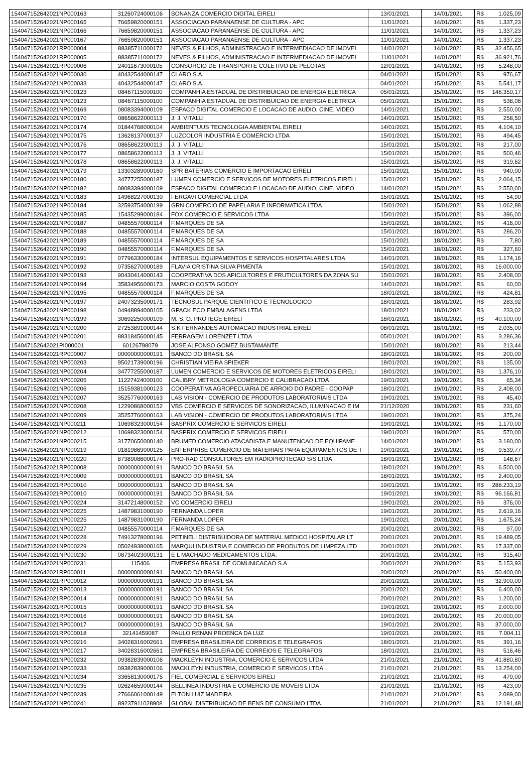| 154047152642021NP000163 | 31260724000106 | BONANZA COMERCIO DIGITAL EIRELI | 13/01/2021 | 14/01/2021 | R$ | 1.025,09 |
| 154047152642021NP000165 | 76659820000151 | ASSOCIACAO PARANAENSE DE CULTURA - APC | 11/01/2021 | 14/01/2021 | R$ | 1.337,23 |
| 154047152642021NP000166 | 76659820000151 | ASSOCIACAO PARANAENSE DE CULTURA - APC | 11/01/2021 | 14/01/2021 | R$ | 1.337,23 |
| 154047152642021NP000167 | 76659820000151 | ASSOCIACAO PARANAENSE DE CULTURA - APC | 11/01/2021 | 14/01/2021 | R$ | 1.337,23 |
| 154047152642021RP000004 | 88385711000172 | NEVES & FILHOS, ADMINISTRACAO E INTERMEDIACAO DE IMOVEI | 14/01/2021 | 14/01/2021 | R$ | 32.456,65 |
| 154047152642021RP000005 | 88385711000172 | NEVES & FILHOS, ADMINISTRACAO E INTERMEDIACAO DE IMOVEI | 11/01/2021 | 14/01/2021 | R$ | 36.921,76 |
| 154047152642021RP000006 | 24011673000105 | CONSORCIO DE TRANSPORTE COLETIVO DE PELOTAS | 12/01/2021 | 14/01/2021 | R$ | 5.248,00 |
| 154047152642021NP000030 | 40432544000147 | CLARO S.A. | 04/01/2021 | 15/01/2021 | R$ | 976,67 |
| 154047152642021NP000033 | 40432544000147 | CLARO S.A. | 04/01/2021 | 15/01/2021 | R$ | 5.541,17 |
| 154047152642021NP000123 | 08467115000100 | COMPANHIA ESTADUAL DE DISTRIBUICAO DE ENERGIA ELETRICA | 05/01/2021 | 15/01/2021 | R$ | 148.350,17 |
| 154047152642021NP000123 | 08467115000100 | COMPANHIA ESTADUAL DE DISTRIBUICAO DE ENERGIA ELETRICA | 05/01/2021 | 15/01/2021 | R$ | 538,06 |
| 154047152642021NP000169 | 08083394000109 | ESPACO DIGITAL COMERCIO E LOCACAO DE AUDIO, CINE, VIDEO | 14/01/2021 | 15/01/2021 | R$ | 2.550,00 |
| 154047152642021NP000170 | 08658622000113 | J. J. VITALLI | 14/01/2021 | 15/01/2021 | R$ | 258,50 |
| 154047152642021NP000174 | 01844768000104 | AMBIENTUUS TECNOLOGIA AMBIENTAL EIRELI | 14/01/2021 | 15/01/2021 | R$ | 4.104,10 |
| 154047152642021NP000175 | 13628137000137 | LUZCOLOR INDUSTRIA E COMERCIO LTDA | 15/01/2021 | 15/01/2021 | R$ | 494,45 |
| 154047152642021NP000176 | 08658622000113 | J. J. VITALLI | 15/01/2021 | 15/01/2021 | R$ | 217,00 |
| 154047152642021NP000177 | 08658622000113 | J. J. VITALLI | 15/01/2021 | 15/01/2021 | R$ | 500,46 |
| 154047152642021NP000178 | 08658622000113 | J. J. VITALLI | 15/01/2021 | 15/01/2021 | R$ | 319,62 |
| 154047152642021NP000179 | 13303289000160 | SPR BATERIAS COMERCIO E IMPORTACAO EIRELI | 15/01/2021 | 15/01/2021 | R$ | 940,00 |
| 154047152642021NP000180 | 34777255000187 | LUMEN COMERCIO E SERVICOS DE MOTORES ELETRICOS EIRELI | 15/01/2021 | 15/01/2021 | R$ | 2.064,15 |
| 154047152642021NP000182 | 08083394000109 | ESPACO DIGITAL COMERCIO E LOCACAO DE AUDIO, CINE, VIDEO | 14/01/2021 | 15/01/2021 | R$ | 2.550,00 |
| 154047152642021NP000183 | 14968227000130 | FERGAVI COMERCIAL LTDA | 15/01/2021 | 15/01/2021 | R$ | 54,90 |
| 154047152642021NP000184 | 32593754000199 | GRN COMERCIO DE PAPELARIA E INFORMATICA LTDA | 15/01/2021 | 15/01/2021 | R$ | 1.062,88 |
| 154047152642021NP000185 | 15435299000184 | FOX COMERCIO E SERVICOS LTDA | 15/01/2021 | 15/01/2021 | R$ | 396,00 |
| 154047152642021NP000187 | 04855570000114 | F.MARQUES DE SA | 15/01/2021 | 18/01/2021 | R$ | 416,00 |
| 154047152642021NP000188 | 04855570000114 | F.MARQUES DE SA | 15/01/2021 | 18/01/2021 | R$ | 286,20 |
| 154047152642021NP000189 | 04855570000114 | F.MARQUES DE SA | 15/01/2021 | 18/01/2021 | R$ | 7,80 |
| 154047152642021NP000190 | 04855570000114 | F.MARQUES DE SA | 15/01/2021 | 18/01/2021 | R$ | 327,60 |
| 154047152642021NP000191 | 07796330000184 | INTERSUL EQUIPAMENTOS E SERVICOS HOSPITALARES LTDA | 14/01/2021 | 18/01/2021 | R$ | 1.174,16 |
| 154047152642021NP000192 | 07356270000189 | FLAVIA CRISTINA SILVA PIMENTA | 15/01/2021 | 18/01/2021 | R$ | 16.000,00 |
| 154047152642021NP000193 | 90430414000143 | COOPERATIVA DOS APICULTORES E FRUTICULTORES DA ZONA SU | 15/01/2021 | 18/01/2021 | R$ | 2.408,00 |
| 154047152642021NP000194 | 35834956000173 | MARCIO COSTA GODOY | 14/01/2021 | 18/01/2021 | R$ | 60,00 |
| 154047152642021NP000195 | 04855570000114 | F.MARQUES DE SA | 18/01/2021 | 18/01/2021 | R$ | 424,81 |
| 154047152642021NP000197 | 24073235000171 | TECNOSUL PARQUE CIENTIFICO E TECNOLOGICO | 18/01/2021 | 18/01/2021 | R$ | 283,92 |
| 154047152642021NP000198 | 04948894000105 | GPACK ECO EMBALAGENS LTDA | 18/01/2021 | 18/01/2021 | R$ | 233,02 |
| 154047152642021NP000199 | 30692250000109 | M. S. O. PROTEGE EIRELI | 18/01/2021 | 18/01/2021 | R$ | 40.100,00 |
| 154047152642021NP000200 | 27253891000144 | S.K FERNANDES AUTOMACAO INDUSTRIAL EIRELI | 08/01/2021 | 18/01/2021 | R$ | 2.035,00 |
| 154047152642021NP000201 | 88318456000145 | FERRAGEM LORENZET LTDA | 05/01/2021 | 18/01/2021 | R$ | 3.286,36 |
| 154047152642021PI000001 | 60126798079 | JOSE ALFONSO GOMEZ BUSTAMANTE | 15/01/2021 | 18/01/2021 | R$ | 213,44 |
| 154047152642021RP000007 | 00000000000191 | BANCO DO BRASIL SA | 18/01/2021 | 18/01/2021 | R$ | 200,00 |
| 154047152642021NP000203 | 95021739000196 | CHRISTIAN VIEIRA SPIEKER | 18/01/2021 | 19/01/2021 | R$ | 135,00 |
| 154047152642021NP000204 | 34777255000187 | LUMEN COMERCIO E SERVICOS DE MOTORES ELETRICOS EIRELI | 18/01/2021 | 19/01/2021 | R$ | 1.376,10 |
| 154047152642021NP000205 | 11227424000100 | CALIBRY METROLOGIA COMERCIO E CALIBRACAO LTDA | 19/01/2021 | 19/01/2021 | R$ | 65,34 |
| 154047152642021NP000206 | 15159381000123 | COOPERATIVA AGROPECUARIA DE ARROIO DO PADRE - COOPAP | 18/01/2021 | 19/01/2021 | R$ | 2.408,00 |
| 154047152642021NP000207 | 35257760000163 | LAB VISION - COMERCIO DE PRODUTOS LABORATORIAIS LTDA | 19/01/2021 | 19/01/2021 | R$ | 45,40 |
| 154047152642021NP000208 | 12290868000152 | VBS COMERCIO E SERVICOS DE SONORIZACAO, ILUMINACAO E IM | 21/12/2020 | 19/01/2021 | R$ | 231,60 |
| 154047152642021NP000209 | 35257760000163 | LAB VISION - COMERCIO DE PRODUTOS LABORATORIAIS LTDA | 19/01/2021 | 19/01/2021 | R$ | 375,24 |
| 154047152642021NP000211 | 10698323000154 | BASPRIX COMERCIO E SERVICOS EIRELI | 19/01/2021 | 19/01/2021 | R$ | 1.170,00 |
| 154047152642021NP000212 | 10698323000154 | BASPRIX COMERCIO E SERVICOS EIRELI | 19/01/2021 | 19/01/2021 | R$ | 570,00 |
| 154047152642021NP000215 | 31770650000140 | BRUMED COMERCIO ATACADISTA E MANUTENCAO DE EQUIPAME | 14/01/2021 | 19/01/2021 | R$ | 3.180,00 |
| 154047152642021NP000219 | 01819869000125 | ENTERPRISE COMERCIO DE MATERIAIS PARA EQUIPAMENTOS DE T | 19/01/2021 | 19/01/2021 | R$ | 9.539,77 |
| 154047152642021NP000220 | 87389086000174 | PRO-RAD CONSULTORES EM RADIOPROTECAO S/S LTDA | 18/01/2021 | 19/01/2021 | R$ | 148,67 |
| 154047152642021RP000008 | 00000000000191 | BANCO DO BRASIL SA | 18/01/2021 | 19/01/2021 | R$ | 6.500,00 |
| 154047152642021RP000009 | 00000000000191 | BANCO DO BRASIL SA | 18/01/2021 | 19/01/2021 | R$ | 2.400,00 |
| 154047152642021RP000010 | 00000000000191 | BANCO DO BRASIL SA | 19/01/2021 | 19/01/2021 | R$ | 288.233,19 |
| 154047152642021RP000010 | 00000000000191 | BANCO DO BRASIL SA | 19/01/2021 | 19/01/2021 | R$ | 96.166,81 |
| 154047152642021NP000224 | 31472148000152 | VC COMERCIO EIRELI | 19/01/2021 | 20/01/2021 | R$ | 376,00 |
| 154047152642021NP000225 | 14879831000190 | FERNANDA LOPER | 19/01/2021 | 20/01/2021 | R$ | 2.619,16 |
| 154047152642021NP000225 | 14879831000190 | FERNANDA LOPER | 19/01/2021 | 20/01/2021 | R$ | 1.675,24 |
| 154047152642021NP000227 | 04855570000114 | F.MARQUES DE SA | 20/01/2021 | 20/01/2021 | R$ | 97,00 |
| 154047152642021NP000228 | 74913278000196 | PETINELI DISTRIBUIDORA DE MATERIAL MEDICO HOSPITALAR LT | 20/01/2021 | 20/01/2021 | R$ | 19.489,05 |
| 154047152642021NP000229 | 05024938000165 | MARQUI INDUSTRIA E COMERCIO DE PRODUTOS DE LIMPEZA LTD | 20/01/2021 | 20/01/2021 | R$ | 17.337,00 |
| 154047152642021NP000230 | 08734023000131 | E L MACHADO MEDICAMENTOS LTDA. | 20/01/2021 | 20/01/2021 | R$ | 315,40 |
| 154047152642021NP000231 | 115406 | EMPRESA BRASIL DE COMUNICACAO S.A | 20/01/2021 | 20/01/2021 | R$ | 5.153,93 |
| 154047152642021RP000011 | 00000000000191 | BANCO DO BRASIL SA | 20/01/2021 | 20/01/2021 | R$ | 50.400,00 |
| 154047152642021RP000012 | 00000000000191 | BANCO DO BRASIL SA | 20/01/2021 | 20/01/2021 | R$ | 32.900,00 |
| 154047152642021RP000013 | 00000000000191 | BANCO DO BRASIL SA | 20/01/2021 | 20/01/2021 | R$ | 6.400,00 |
| 154047152642021RP000014 | 00000000000191 | BANCO DO BRASIL SA | 20/01/2021 | 20/01/2021 | R$ | 1.200,00 |
| 154047152642021RP000015 | 00000000000191 | BANCO DO BRASIL SA | 19/01/2021 | 20/01/2021 | R$ | 2.000,00 |
| 154047152642021RP000016 | 00000000000191 | BANCO DO BRASIL SA | 19/01/2021 | 20/01/2021 | R$ | 20.000,00 |
| 154047152642021RP000017 | 00000000000191 | BANCO DO BRASIL SA | 19/01/2021 | 20/01/2021 | R$ | 37.000,00 |
| 154047152642021RP000018 | 32141459087 | PAULO RENAN PROENCA DA LUZ | 19/01/2021 | 20/01/2021 | R$ | 7.004,11 |
| 154047152642021NP000216 | 34028316002661 | EMPRESA BRASILEIRA DE CORREIOS E TELEGRAFOS | 18/01/2021 | 21/01/2021 | R$ | 391,16 |
| 154047152642021NP000217 | 34028316002661 | EMPRESA BRASILEIRA DE CORREIOS E TELEGRAFOS | 18/01/2021 | 21/01/2021 | R$ | 516,46 |
| 154047152642021NP000232 | 09382839000106 | MACKLEYN INDUSTRIA, COMERCIO E SERVICOS LTDA | 21/01/2021 | 21/01/2021 | R$ | 41.880,80 |
| 154047152642021NP000233 | 09382839000106 | MACKLEYN INDUSTRIA, COMERCIO E SERVICOS LTDA | 21/01/2021 | 21/01/2021 | R$ | 13.254,00 |
| 154047152642021NP000234 | 33658130000175 | FIEL COMERCIAL E SERVICOS EIRELI | 21/01/2021 | 21/01/2021 | R$ | 479,00 |
| 154047152642021NP000235 | 02624659000144 | BELLINEA INDUSTRIA E COMERCIO DE MOVEIS LTDA | 21/01/2021 | 21/01/2021 | R$ | 423,00 |
| 154047152642021NP000239 | 27666061000149 | ELTON LUIZ MADEIRA | 21/01/2021 | 21/01/2021 | R$ | 2.089,00 |
| 154047152642021NP000241 | 89237911028908 | GLOBAL DISTRIBUICAO DE BENS DE CONSUMO LTDA. | 21/01/2021 | 21/01/2021 | R$ | 12.191,48 |